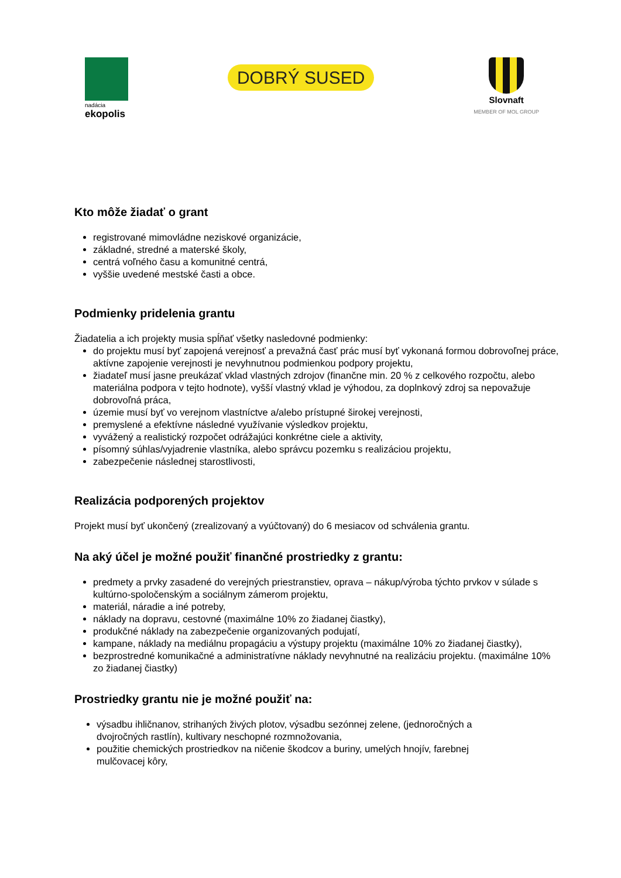nadácia
ekopolis
DOBRÝ SUSED
Slovnaft
MEMBER OF MOL GROUP
Kto môže žiadať o grant
registrované mimovládne neziskové organizácie,
základné, stredné a materské školy,
centrá voľného času a komunitné centrá,
vyššie uvedené mestské časti a obce.
Podmienky pridelenia grantu
Žiadatelia a ich projekty musia spĺňať všetky nasledovné podmienky:
do projektu musí byť zapojená verejnosť a prevažná časť prác musí byť vykonaná formou dobrovoľnej práce, aktívne zapojenie verejnosti je nevyhnutnou podmienkou podpory projektu,
žiadateľ musí jasne preukázať vklad vlastných zdrojov (finančne min. 20 % z celkového rozpočtu, alebo materiálna podpora v tejto hodnote), vyšší vlastný vklad je výhodou, za doplnkový zdroj sa nepovažuje dobrovoľná práca,
územie musí byť vo verejnom vlastníctve a/alebo prístupné širokej verejnosti,
premyslené a efektívne následné využívanie výsledkov projektu,
vyvážený a realistický rozpočet odrážajúci konkrétne ciele a aktivity,
písomný súhlas/vyjadrenie vlastníka, alebo správcu pozemku s realizáciou projektu,
zabezpečenie následnej starostlivosti,
Realizácia podporených projektov
Projekt musí byť ukončený (zrealizovaný a vyúčtovaný) do 6 mesiacov od schválenia grantu.
Na aký účel je možné použiť finančné prostriedky z grantu:
predmety a prvky zasadené do verejných priestranstiev, oprava – nákup/výroba týchto prvkov v súlade s kultúrno-spoločenským a sociálnym zámerom projektu,
materiál, náradie a iné potreby,
náklady na dopravu, cestovné (maximálne 10% zo žiadanej čiastky),
produkčné náklady na zabezpečenie organizovaných podujatí,
kampane, náklady na mediálnu propagáciu a výstupy projektu (maximálne 10% zo žiadanej čiastky),
bezprostredné komunikačné a administratívne náklady nevyhnutné na realizáciu projektu. (maximálne 10% zo žiadanej čiastky)
Prostriedky grantu nie je možné použiť na:
výsadbu ihličnanov, strihaných živých plotov, výsadbu sezónnej zelene, (jednoročných a dvojročných rastlín), kultivary neschopné rozmnožovania,
použitie chemických prostriedkov na ničenie škodcov a buriny, umelých hnojív, farebnej mulčovacej kôry,